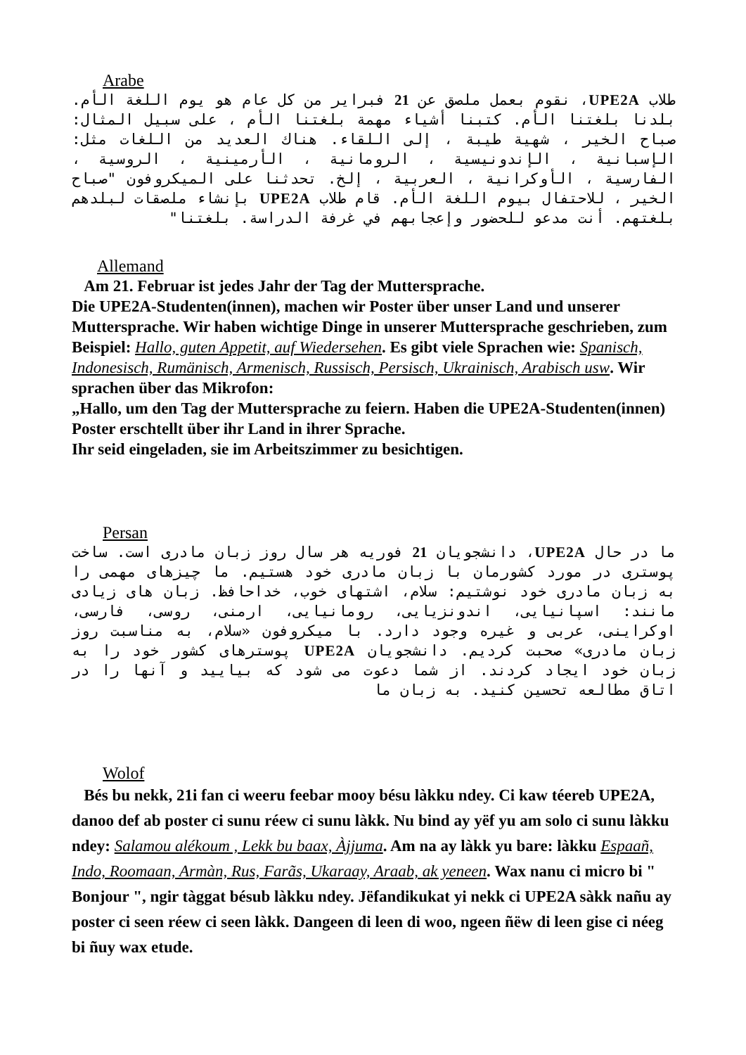Arabe
طلاب UPE2A، نقوم بعمل ملصق عن 21 فبراير من كل عام هو يوم اللغة الأم. بلدنا بلغتنا الأم. كتبنا أشياء مهمة بلغتنا الأم ، على سبيل المثال: صباح الخير ، شهية طيبة ، إلى اللقاء. هناك العديد من اللغات مثل: الإسبانية ، الإندونيسية ، الرومانية ، الأرمينية ، الروسية ، الفارسية ، الأوكرانية ، العربية ، إلخ. تحدثنا على الميكروفون "صباح الخير ، للاحتفال بيوم اللغة الأم. قام طلاب UPE2A بإنشاء ملصقات لبلدهم بلغتهم. أنت مدعو للحضور وإعجابهم في غرفة الدراسة. بلغتنا"
Allemand
Am 21. Februar ist jedes Jahr der Tag der Muttersprache.
Die UPE2A-Studenten(innen), machen wir Poster über unser Land und unserer Muttersprache. Wir haben wichtige Dinge in unserer Muttersprache geschrieben, zum Beispiel: Hallo, guten Appetit, auf Wiedersehen. Es gibt viele Sprachen wie: Spanisch, Indonesisch, Rumänisch, Armenisch, Russisch, Persisch, Ukrainisch, Arabisch usw. Wir sprachen über das Mikrofon:
„Hallo, um den Tag der Muttersprache zu feiern. Haben die UPE2A-Studenten(innen) Poster erschtellt über ihr Land in ihrer Sprache.
Ihr seid eingeladen, sie im Arbeitszimmer zu besichtigen.
Persan
ما در حال UPE2A، دانشجویان 21 فوریه هر سال روز زبان مادری است. ساخت پوستری در مورد کشورمان با زبان مادری خود هستیم. ما چیزهای مهمی را به زبان مادری خود نوشتیم: سلام، اشتهای خوب، خداحافظ. زبان های زیادی مانند: اسپانیایی، اندونزیایی، رومانیایی، ارمنی، روسی، فارسی، اوکراینی، عربی و غیره وجود دارد. با میکروفون «سلام، به مناسبت روز زبان مادری» صحبت کردیم. دانشجویان UPE2A پوسترهای کشور خود را به زبان خود ایجاد کردند. از شما دعوت می شود که بیایید و آنها را در اتاق مطالعه تحسین کنید. به زبان ما
Wolof
Bés bu nekk, 21i fan ci weeru feebar mooy bésu làkku ndey. Ci kaw téereb UPE2A, danoo def ab poster ci sunu réew ci sunu làkk. Nu bind ay yëf yu am solo ci sunu làkku ndey: Salamou alékoum , Lekk bu baax, Àjjuma. Am na ay làkk yu bare: làkku Espaañ, Indo, Roomaan, Armàn, Rus, Farãs, Ukaraay, Araab, ak yeneen. Wax nanu ci micro bi " Bonjour ", ngir tàggat bésub làkku ndey. Jëfandikukat yi nekk ci UPE2A sàkk nañu ay poster ci seen réew ci seen làkk. Dangeen di leen di woo, ngeen ñëw di leen gise ci néeg bi ñuy wax etude.